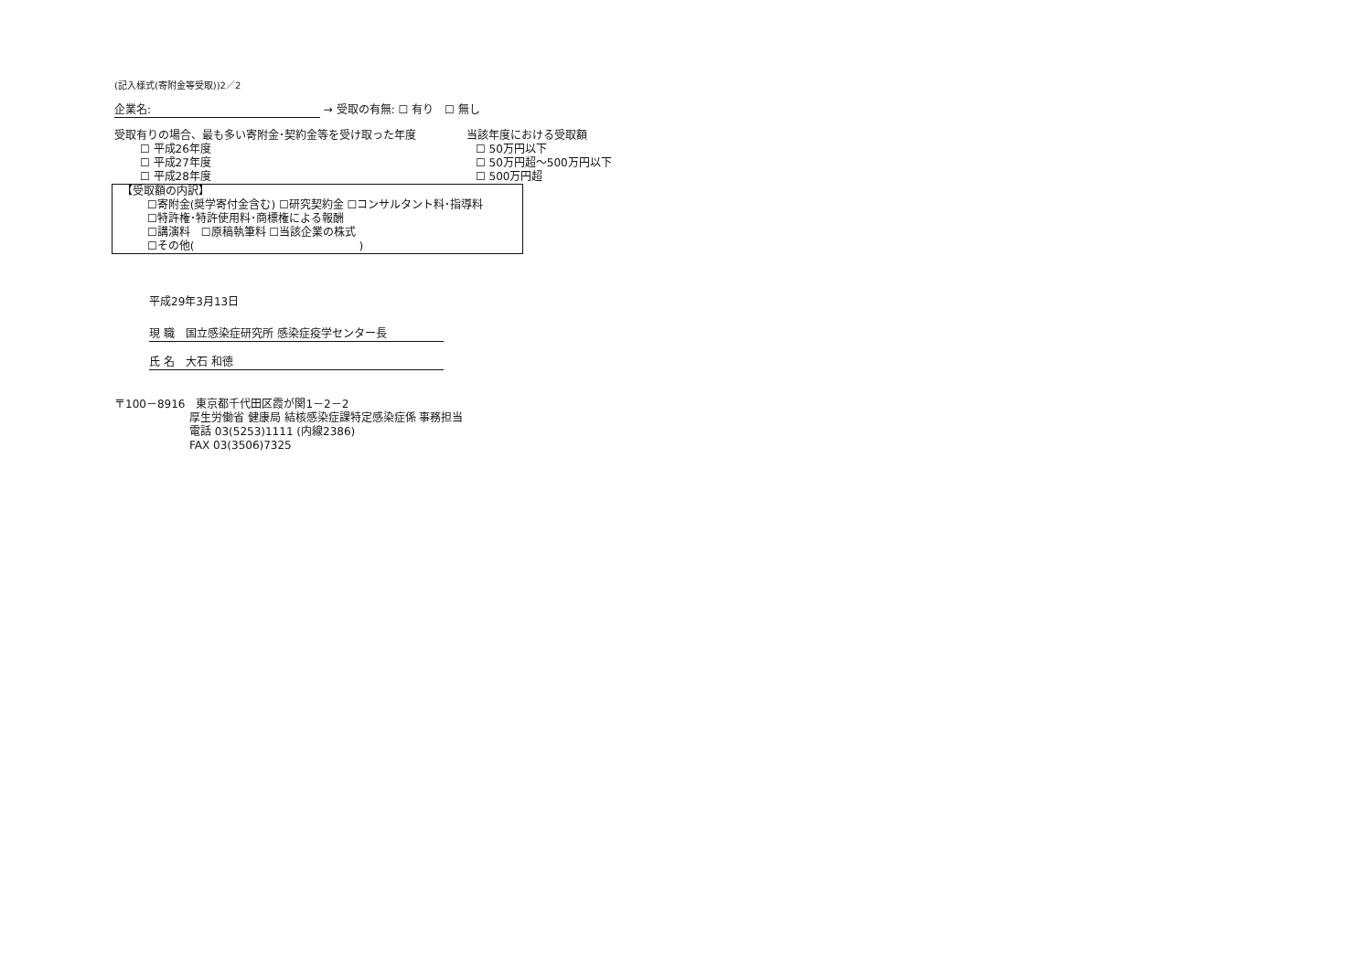(記入様式(寄附金等受取))2／2
企業名: → 受取の有無: ☐ 有り　☐ 無し
受取有りの場合、最も多い寄附金･契約金等を受け取った年度
☐ 平成26年度
☐ 平成27年度
☐ 平成28年度
当該年度における受取額
☐ 50万円以下
☐ 50万円超～500万円以下
☐ 500万円超
【受取額の内訳】
☐寄附金(奨学寄付金含む) ☐研究契約金 ☐コンサルタント料･指導料
☐特許権･特許使用料･商標権による報酬
☐講演料　☐原稿執筆料 ☐当該企業の株式
☐その他(　　　　　　　　　　　　　　　)
平成29年3月13日
現 職　国立感染症研究所 感染症疫学センター長
氏 名　大石 和徳
〒100－8916　東京都千代田区霞が関1－2－2
厚生労働省 健康局 結核感染症課特定感染症係 事務担当
電話 03(5253)1111 (内線2386)
FAX 03(3506)7325